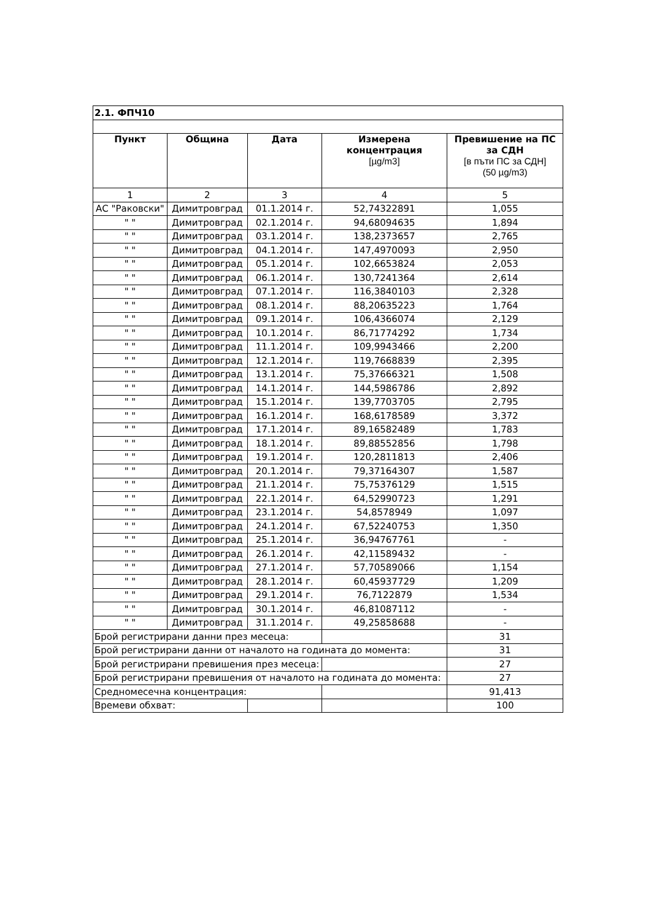| 2.1. ФПЧ10 | | | | |
| Пункт | Община | Дата | Измерена концентрация [µg/m3] | Превишение на ПС за СДН [в пъти ПС за СДН] (50 µg/m3) |
| 1 | 2 | 3 | 4 | 5 |
| АС "Раковски" | Димитровград | 01.1.2014 г. | 52,74322891 | 1,055 |
| " " | Димитровград | 02.1.2014 г. | 94,68094635 | 1,894 |
| " " | Димитровград | 03.1.2014 г. | 138,2373657 | 2,765 |
| " " | Димитровград | 04.1.2014 г. | 147,4970093 | 2,950 |
| " " | Димитровград | 05.1.2014 г. | 102,6653824 | 2,053 |
| " " | Димитровград | 06.1.2014 г. | 130,7241364 | 2,614 |
| " " | Димитровград | 07.1.2014 г. | 116,3840103 | 2,328 |
| " " | Димитровград | 08.1.2014 г. | 88,20635223 | 1,764 |
| " " | Димитровград | 09.1.2014 г. | 106,4366074 | 2,129 |
| " " | Димитровград | 10.1.2014 г. | 86,71774292 | 1,734 |
| " " | Димитровград | 11.1.2014 г. | 109,9943466 | 2,200 |
| " " | Димитровград | 12.1.2014 г. | 119,7668839 | 2,395 |
| " " | Димитровград | 13.1.2014 г. | 75,37666321 | 1,508 |
| " " | Димитровград | 14.1.2014 г. | 144,5986786 | 2,892 |
| " " | Димитровград | 15.1.2014 г. | 139,7703705 | 2,795 |
| " " | Димитровград | 16.1.2014 г. | 168,6178589 | 3,372 |
| " " | Димитровград | 17.1.2014 г. | 89,16582489 | 1,783 |
| " " | Димитровград | 18.1.2014 г. | 89,88552856 | 1,798 |
| " " | Димитровград | 19.1.2014 г. | 120,2811813 | 2,406 |
| " " | Димитровград | 20.1.2014 г. | 79,37164307 | 1,587 |
| " " | Димитровград | 21.1.2014 г. | 75,75376129 | 1,515 |
| " " | Димитровград | 22.1.2014 г. | 64,52990723 | 1,291 |
| " " | Димитровград | 23.1.2014 г. | 54,8578949 | 1,097 |
| " " | Димитровград | 24.1.2014 г. | 67,52240753 | 1,350 |
| " " | Димитровград | 25.1.2014 г. | 36,94767761 | - |
| " " | Димитровград | 26.1.2014 г. | 42,11589432 | - |
| " " | Димитровград | 27.1.2014 г. | 57,70589066 | 1,154 |
| " " | Димитровград | 28.1.2014 г. | 60,45937729 | 1,209 |
| " " | Димитровград | 29.1.2014 г. | 76,7122879 | 1,534 |
| " " | Димитровград | 30.1.2014 г. | 46,81087112 | - |
| " " | Димитровград | 31.1.2014 г. | 49,25858688 | - |
| Брой регистрирани данни през месеца: | | | | 31 |
| Брой регистрирани данни от началото на годината до момента: | | | | 31 |
| Брой регистрирани превишения през месеца: | | | | 27 |
| Брой регистрирани превишения от началото на годината до момента: | | | | 27 |
| Средномесечна концентрация: | | | | 91,413 |
| Времеви обхват: | | | | 100 |